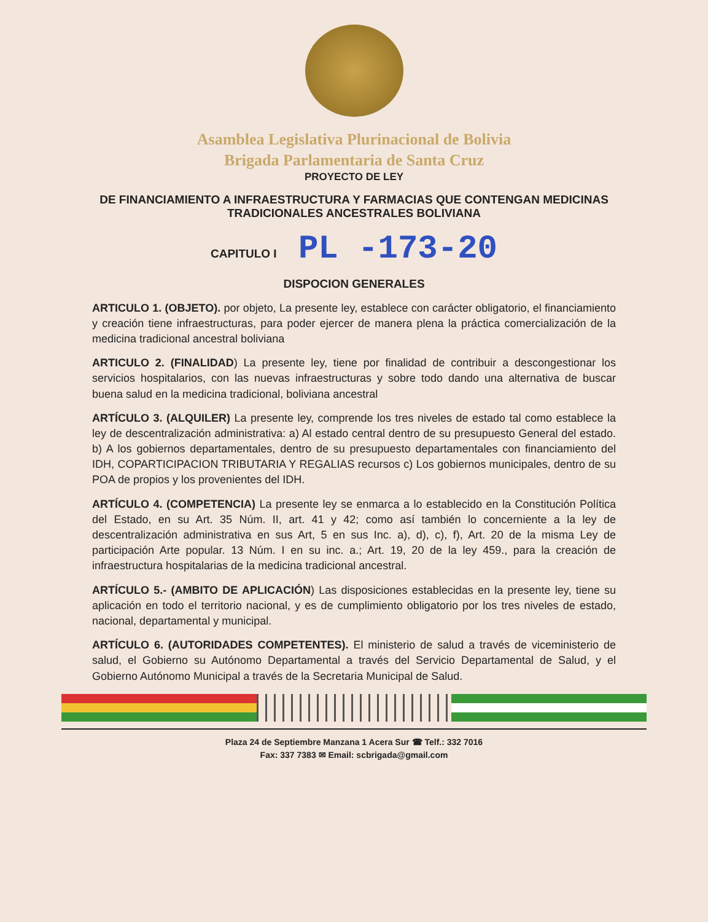Asamblea Legislativa Plurinacional de Bolivia
Brigada Parlamentaria de Santa Cruz
PROYECTO DE LEY
DE FINANCIAMIENTO A INFRAESTRUCTURA Y FARMACIAS QUE CONTENGAN MEDICINAS TRADICIONALES ANCESTRALES BOLIVIANA
CAPITULO I PL -173-20
DISPOCION GENERALES
ARTICULO 1. (OBJETO). por objeto, La presente ley, establece con carácter obligatorio, el financiamiento y creación tiene infraestructuras, para poder ejercer de manera plena la práctica comercialización de la medicina tradicional ancestral boliviana
ARTICULO 2. (FINALIDAD) La presente ley, tiene por finalidad de contribuir a descongestionar los servicios hospitalarios, con las nuevas infraestructuras y sobre todo dando una alternativa de buscar buena salud en la medicina tradicional, boliviana ancestral
ARTÍCULO 3. (ALQUILER) La presente ley, comprende los tres niveles de estado tal como establece la ley de descentralización administrativa: a) Al estado central dentro de su presupuesto General del estado. b) A los gobiernos departamentales, dentro de su presupuesto departamentales con financiamiento del IDH, COPARTICIPACION TRIBUTARIA Y REGALIAS recursos c) Los gobiernos municipales, dentro de su POA de propios y los provenientes del IDH.
ARTÍCULO 4. (COMPETENCIA) La presente ley se enmarca a lo establecido en la Constitución Política del Estado, en su Art. 35 Núm. II, art. 41 y 42; como así también lo concerniente a la ley de descentralización administrativa en sus Art, 5 en sus Inc. a), d), c), f), Art. 20 de la misma Ley de participación Arte popular. 13 Núm. I en su inc. a.; Art. 19, 20 de la ley 459., para la creación de infraestructura hospitalarias de la medicina tradicional ancestral.
ARTÍCULO 5.- (AMBITO DE APLICACIÓN) Las disposiciones establecidas en la presente ley, tiene su aplicación en todo el territorio nacional, y es de cumplimiento obligatorio por los tres niveles de estado, nacional, departamental y municipal.
ARTÍCULO 6. (AUTORIDADES COMPETENTES). El ministerio de salud a través de viceministerio de salud, el Gobierno su Autónomo Departamental a través del Servicio Departamental de Salud, y el Gobierno Autónomo Municipal a través de la Secretaria Municipal de Salud.
Plaza 24 de Septiembre Manzana 1 Acera Sur ☎ Telf.: 332 7016
Fax: 337 7383 ✉ Email: scbrigada@gmail.com